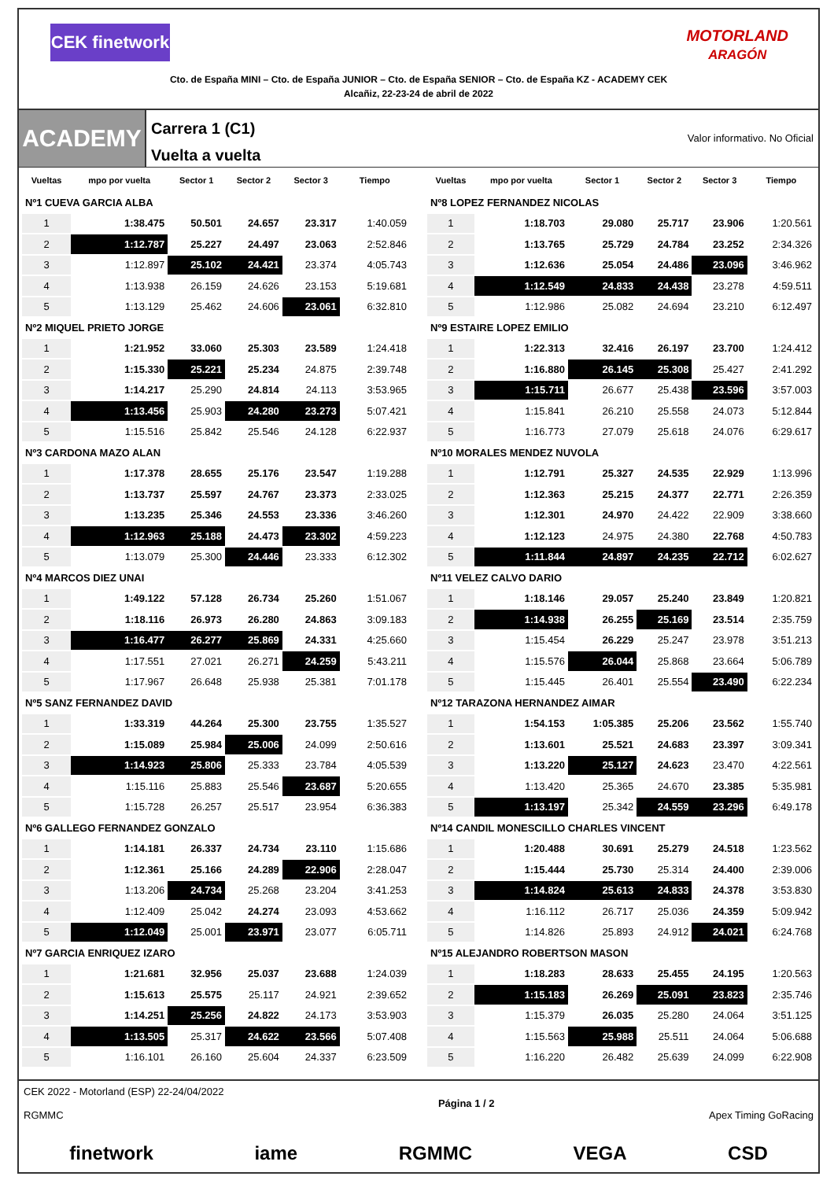CEK finetwork
MOTORLAND
ARAGÓN
Cto. de España MINI – Cto. de España JUNIOR – Cto. de España SENIOR – Cto. de España KZ - ACADEMY CEK
Alcañiz, 22-23-24 de abril de 2022
ACADEMY
Carrera 1 (C1)
Vuelta a vuelta
Valor informativo. No Oficial
| Vueltas | mpo por vuelta | Sector 1 | Sector 2 | Sector 3 | Tiempo |
| --- | --- | --- | --- | --- | --- |
| Nº1 CUEVA GARCIA ALBA | | | | | |
| 1 | 1:38.475 | 50.501 | 24.657 | 23.317 | 1:40.059 |
| 2 | 1:12.787 | 25.227 | 24.497 | 23.063 | 2:52.846 |
| 3 | 1:12.897 | 25.102 | 24.421 | 23.374 | 4:05.743 |
| 4 | 1:13.938 | 26.159 | 24.626 | 23.153 | 5:19.681 |
| 5 | 1:13.129 | 25.462 | 24.606 | 23.061 | 6:32.810 |
| Nº2 MIQUEL PRIETO JORGE | | | | | |
| 1 | 1:21.952 | 33.060 | 25.303 | 23.589 | 1:24.418 |
| 2 | 1:15.330 | 25.221 | 25.234 | 24.875 | 2:39.748 |
| 3 | 1:14.217 | 25.290 | 24.814 | 24.113 | 3:53.965 |
| 4 | 1:13.456 | 25.903 | 24.280 | 23.273 | 5:07.421 |
| 5 | 1:15.516 | 25.842 | 25.546 | 24.128 | 6:22.937 |
| Nº3 CARDONA MAZO ALAN | | | | | |
| 1 | 1:17.378 | 28.655 | 25.176 | 23.547 | 1:19.288 |
| 2 | 1:13.737 | 25.597 | 24.767 | 23.373 | 2:33.025 |
| 3 | 1:13.235 | 25.346 | 24.553 | 23.336 | 3:46.260 |
| 4 | 1:12.963 | 25.188 | 24.473 | 23.302 | 4:59.223 |
| 5 | 1:13.079 | 25.300 | 24.446 | 23.333 | 6:12.302 |
| Nº4 MARCOS DIEZ UNAI | | | | | |
| 1 | 1:49.122 | 57.128 | 26.734 | 25.260 | 1:51.067 |
| 2 | 1:18.116 | 26.973 | 26.280 | 24.863 | 3:09.183 |
| 3 | 1:16.477 | 26.277 | 25.869 | 24.331 | 4:25.660 |
| 4 | 1:17.551 | 27.021 | 26.271 | 24.259 | 5:43.211 |
| 5 | 1:17.967 | 26.648 | 25.938 | 25.381 | 7:01.178 |
| Nº5 SANZ FERNANDEZ DAVID | | | | | |
| 1 | 1:33.319 | 44.264 | 25.300 | 23.755 | 1:35.527 |
| 2 | 1:15.089 | 25.984 | 25.006 | 24.099 | 2:50.616 |
| 3 | 1:14.923 | 25.806 | 25.333 | 23.784 | 4:05.539 |
| 4 | 1:15.116 | 25.883 | 25.546 | 23.687 | 5:20.655 |
| 5 | 1:15.728 | 26.257 | 25.517 | 23.954 | 6:36.383 |
| Nº6 GALLEGO FERNANDEZ GONZALO | | | | | |
| 1 | 1:14.181 | 26.337 | 24.734 | 23.110 | 1:15.686 |
| 2 | 1:12.361 | 25.166 | 24.289 | 22.906 | 2:28.047 |
| 3 | 1:13.206 | 24.734 | 25.268 | 23.204 | 3:41.253 |
| 4 | 1:12.409 | 25.042 | 24.274 | 23.093 | 4:53.662 |
| 5 | 1:12.049 | 25.001 | 23.971 | 23.077 | 6:05.711 |
| Nº7 GARCIA ENRIQUEZ IZARO | | | | | |
| 1 | 1:21.681 | 32.956 | 25.037 | 23.688 | 1:24.039 |
| 2 | 1:15.613 | 25.575 | 25.117 | 24.921 | 2:39.652 |
| 3 | 1:14.251 | 25.256 | 24.822 | 24.173 | 3:53.903 |
| 4 | 1:13.505 | 25.317 | 24.622 | 23.566 | 5:07.408 |
| 5 | 1:16.101 | 26.160 | 25.604 | 24.337 | 6:23.509 |
| Vueltas | mpo por vuelta | Sector 1 | Sector 2 | Sector 3 | Tiempo |
| --- | --- | --- | --- | --- | --- |
| Nº8 LOPEZ FERNANDEZ NICOLAS | | | | | |
| 1 | 1:18.703 | 29.080 | 25.717 | 23.906 | 1:20.561 |
| 2 | 1:13.765 | 25.729 | 24.784 | 23.252 | 2:34.326 |
| 3 | 1:12.636 | 25.054 | 24.486 | 23.096 | 3:46.962 |
| 4 | 1:12.549 | 24.833 | 24.438 | 23.278 | 4:59.511 |
| 5 | 1:12.986 | 25.082 | 24.694 | 23.210 | 6:12.497 |
| Nº9 ESTAIRE LOPEZ EMILIO | | | | | |
| 1 | 1:22.313 | 32.416 | 26.197 | 23.700 | 1:24.412 |
| 2 | 1:16.880 | 26.145 | 25.308 | 25.427 | 2:41.292 |
| 3 | 1:15.711 | 26.677 | 25.438 | 23.596 | 3:57.003 |
| 4 | 1:15.841 | 26.210 | 25.558 | 24.073 | 5:12.844 |
| 5 | 1:16.773 | 27.079 | 25.618 | 24.076 | 6:29.617 |
| Nº10 MORALES MENDEZ NUVOLA | | | | | |
| 1 | 1:12.791 | 25.327 | 24.535 | 22.929 | 1:13.996 |
| 2 | 1:12.363 | 25.215 | 24.377 | 22.771 | 2:26.359 |
| 3 | 1:12.301 | 24.970 | 24.422 | 22.909 | 3:38.660 |
| 4 | 1:12.123 | 24.975 | 24.380 | 22.768 | 4:50.783 |
| 5 | 1:11.844 | 24.897 | 24.235 | 22.712 | 6:02.627 |
| Nº11 VELEZ CALVO DARIO | | | | | |
| 1 | 1:18.146 | 29.057 | 25.240 | 23.849 | 1:20.821 |
| 2 | 1:14.938 | 26.255 | 25.169 | 23.514 | 2:35.759 |
| 3 | 1:15.454 | 26.229 | 25.247 | 23.978 | 3:51.213 |
| 4 | 1:15.576 | 26.044 | 25.868 | 23.664 | 5:06.789 |
| 5 | 1:15.445 | 26.401 | 25.554 | 23.490 | 6:22.234 |
| Nº12 TARAZONA HERNANDEZ AIMAR | | | | | |
| 1 | 1:54.153 | 1:05.385 | 25.206 | 23.562 | 1:55.740 |
| 2 | 1:13.601 | 25.521 | 24.683 | 23.397 | 3:09.341 |
| 3 | 1:13.220 | 25.127 | 24.623 | 23.470 | 4:22.561 |
| 4 | 1:13.420 | 25.365 | 24.670 | 23.385 | 5:35.981 |
| 5 | 1:13.197 | 25.342 | 24.559 | 23.296 | 6:49.178 |
| Nº14 CANDIL MONESCILLO CHARLES VINCENT | | | | | |
| 1 | 1:20.488 | 30.691 | 25.279 | 24.518 | 1:23.562 |
| 2 | 1:15.444 | 25.730 | 25.314 | 24.400 | 2:39.006 |
| 3 | 1:14.824 | 25.613 | 24.833 | 24.378 | 3:53.830 |
| 4 | 1:16.112 | 26.717 | 25.036 | 24.359 | 5:09.942 |
| 5 | 1:14.826 | 25.893 | 24.912 | 24.021 | 6:24.768 |
| Nº15 ALEJANDRO ROBERTSON MASON | | | | | |
| 1 | 1:18.283 | 28.633 | 25.455 | 24.195 | 1:20.563 |
| 2 | 1:15.183 | 26.269 | 25.091 | 23.823 | 2:35.746 |
| 3 | 1:15.379 | 26.035 | 25.280 | 24.064 | 3:51.125 |
| 4 | 1:15.563 | 25.988 | 25.511 | 24.064 | 5:06.688 |
| 5 | 1:16.220 | 26.482 | 25.639 | 24.099 | 6:22.908 |
CEK 2022 - Motorland (ESP) 22-24/04/2022
RGMMC
Página 1 / 2
Apex Timing GoRacing
finetwork iame RGMMC VEGA CSD